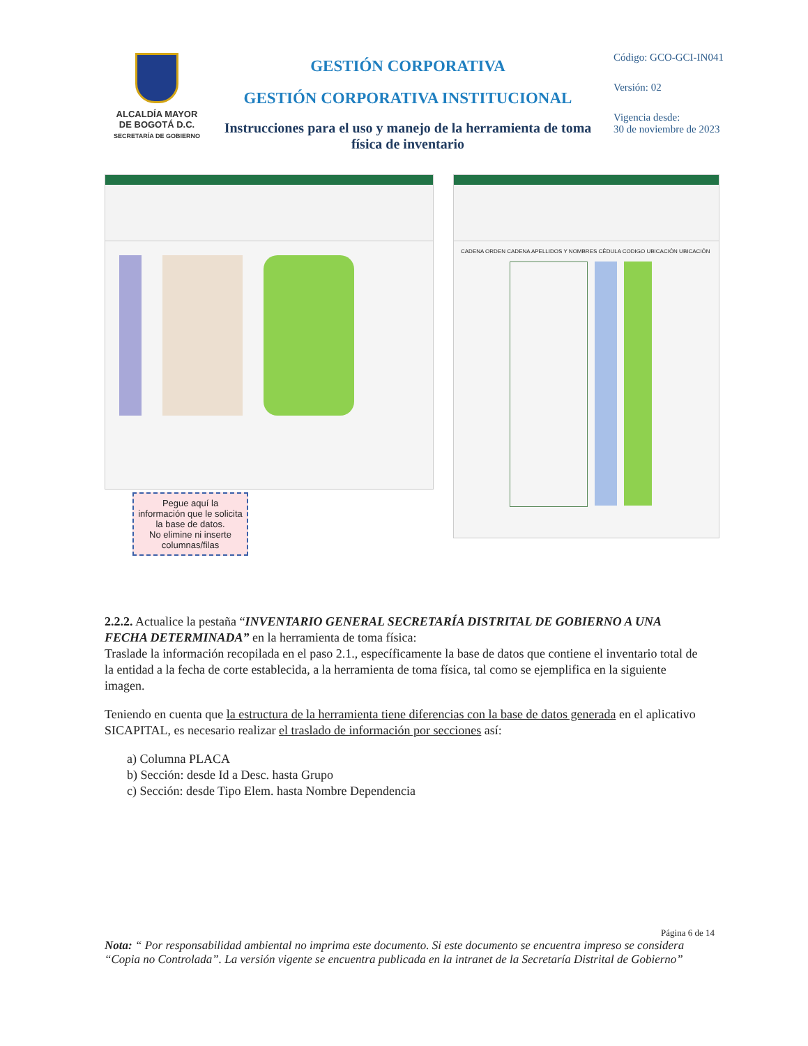ALCALDÍA MAYOR
DE BOGOTÁ D.C.
SECRETARÍA DE GOBIERNO
GESTIÓN CORPORATIVA
GESTIÓN CORPORATIVA INSTITUCIONAL
Instrucciones para el uso y manejo de la herramienta de toma física de inventario
Código: GCO-GCI-IN041
Versión: 02
Vigencia desde:
30 de noviembre de 2023
Pegue aquí la información que le solicita la base de datos.
No elimine ni inserte columnas/filas
CADENA ORDEN CADENA APELLIDOS Y NOMBRES CÉDULA CODIGO UBICACIÓN UBICACIÓN
2.2.2. Actualice la pestaña “INVENTARIO GENERAL SECRETARÍA DISTRITAL DE GOBIERNO A UNA FECHA DETERMINADA” en la herramienta de toma física:
Traslade la información recopilada en el paso 2.1., específicamente la base de datos que contiene el inventario total de la entidad a la fecha de corte establecida, a la herramienta de toma física, tal como se ejemplifica en la siguiente imagen.
Teniendo en cuenta que la estructura de la herramienta tiene diferencias con la base de datos generada en el aplicativo SICAPITAL, es necesario realizar el traslado de información por secciones así:
a) Columna PLACA
b) Sección: desde Id a Desc. hasta Grupo
c) Sección: desde Tipo Elem. hasta Nombre Dependencia
Página 6 de 14
Nota: “ Por responsabilidad ambiental no imprima este documento. Si este documento se encuentra impreso se considera “Copia no Controlada”. La versión vigente se encuentra publicada en la intranet de la Secretaría Distrital de Gobierno”